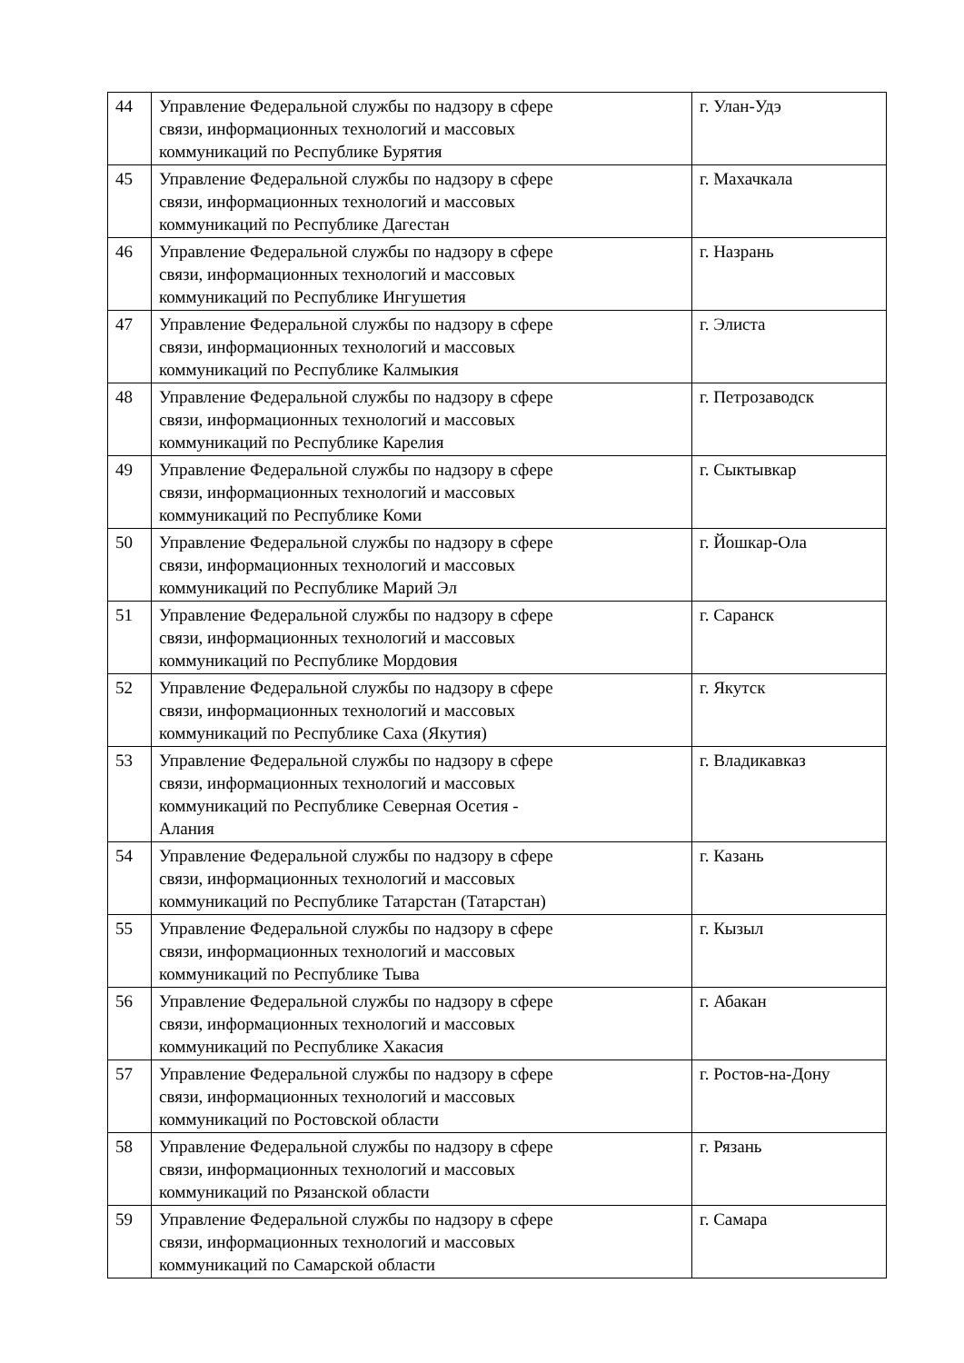| 44 | Управление Федеральной службы по надзору в сфере связи, информационных технологий и массовых коммуникаций по Республике Бурятия | г. Улан-Удэ |
| 45 | Управление Федеральной службы по надзору в сфере связи, информационных технологий и массовых коммуникаций по Республике Дагестан | г. Махачкала |
| 46 | Управление Федеральной службы по надзору в сфере связи, информационных технологий и массовых коммуникаций по Республике Ингушетия | г. Назрань |
| 47 | Управление Федеральной службы по надзору в сфере связи, информационных технологий и массовых коммуникаций по Республике Калмыкия | г. Элиста |
| 48 | Управление Федеральной службы по надзору в сфере связи, информационных технологий и массовых коммуникаций по Республике Карелия | г. Петрозаводск |
| 49 | Управление Федеральной службы по надзору в сфере связи, информационных технологий и массовых коммуникаций по Республике Коми | г. Сыктывкар |
| 50 | Управление Федеральной службы по надзору в сфере связи, информационных технологий и массовых коммуникаций по Республике Марий Эл | г. Йошкар-Ола |
| 51 | Управление Федеральной службы по надзору в сфере связи, информационных технологий и массовых коммуникаций по Республике Мордовия | г. Саранск |
| 52 | Управление Федеральной службы по надзору в сфере связи, информационных технологий и массовых коммуникаций по Республике Саха (Якутия) | г. Якутск |
| 53 | Управление Федеральной службы по надзору в сфере связи, информационных технологий и массовых коммуникаций по Республике Северная Осетия - Алания | г. Владикавказ |
| 54 | Управление Федеральной службы по надзору в сфере связи, информационных технологий и массовых коммуникаций по Республике Татарстан (Татарстан) | г. Казань |
| 55 | Управление Федеральной службы по надзору в сфере связи, информационных технологий и массовых коммуникаций по Республике Тыва | г. Кызыл |
| 56 | Управление Федеральной службы по надзору в сфере связи, информационных технологий и массовых коммуникаций по Республике Хакасия | г. Абакан |
| 57 | Управление Федеральной службы по надзору в сфере связи, информационных технологий и массовых коммуникаций по Ростовской области | г. Ростов-на-Дону |
| 58 | Управление Федеральной службы по надзору в сфере связи, информационных технологий и массовых коммуникаций по Рязанской области | г. Рязань |
| 59 | Управление Федеральной службы по надзору в сфере связи, информационных технологий и массовых коммуникаций по Самарской области | г. Самара |